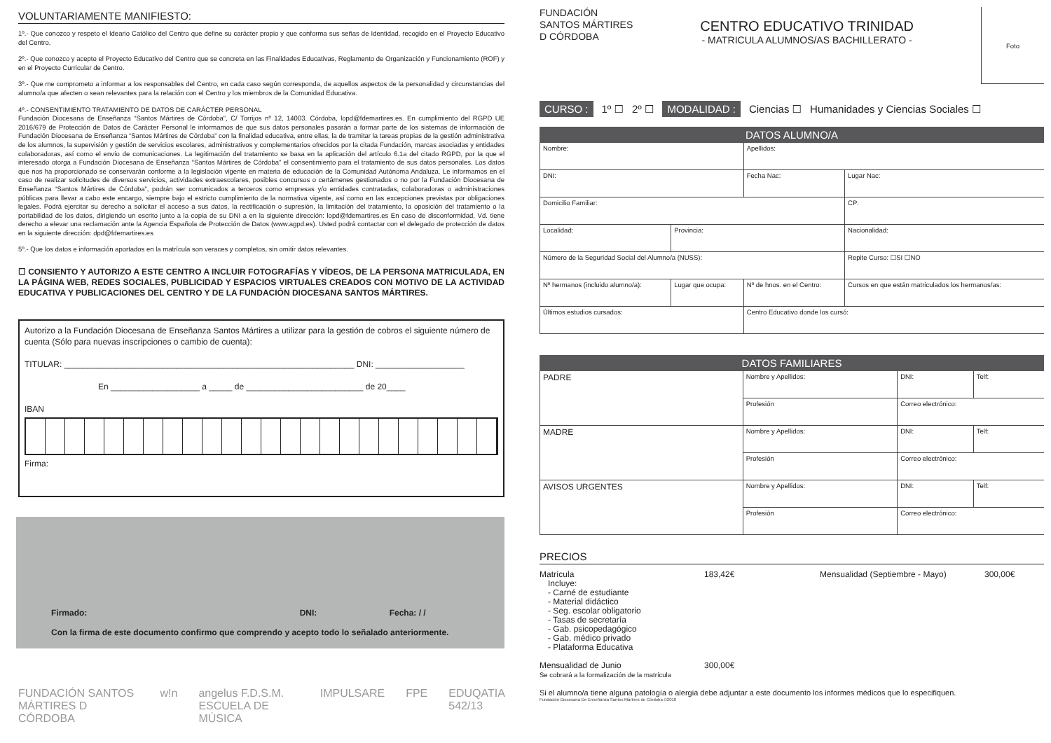VOLUNTARIAMENTE MANIFIESTO:
1º.- Que conozco y respeto el Ideario Católico del Centro que define su carácter propio y que conforma sus señas de Identidad, recogido en el Proyecto Educativo del Centro.
2º.- Que conozco y acepto el Proyecto Educativo del Centro que se concreta en las Finalidades Educativas, Reglamento de Organización y Funcionamiento (ROF) y en el Proyecto Curricular de Centro.
3º.- Que me comprometo a informar a los responsables del Centro, en cada caso según corresponda, de aquellos aspectos de la personalidad y circunstancias del alumno/a que afecten o sean relevantes para la relación con el Centro y los miembros de la Comunidad Educativa.
4º.- CONSENTIMIENTO TRATAMIENTO DE DATOS DE CARÁCTER PERSONAL
Fundación Diocesana de Enseñanza “Santos Mártires de Córdoba”, C/ Torrijos nº 12, 14003. Córdoba, lopd@fdemartires.es. En cumplimiento del RGPD UE 2016/679 de Protección de Datos de Carácter Personal le informamos de que sus datos personales pasarán a formar parte de los sistemas de información de Fundación Diocesana de Enseñanza “Santos Mártires de Córdoba” con la finalidad educativa, entre ellas, la de tramitar la tareas propias de la gestión administrativa de los alumnos, la supervisión y gestión de servicios escolares, administrativos y complementarios ofrecidos por la citada Fundación, marcas asociadas y entidades colaboradoras, así como el envío de comunicaciones. La legitimación del tratamiento se basa en la aplicación del artículo 6.1a del citado RGPD, por la que el interesado otorga a Fundación Diocesana de Enseñanza “Santos Mártires de Córdoba” el consentimiento para el tratamiento de sus datos personales. Los datos que nos ha proporcionado se conservarán conforme a la legislación vigente en materia de educación de la Comunidad Autónoma Andaluza. Le informamos en el caso de realizar solicitudes de diversos servicios, actividades extraescolares, posibles concursos o certámenes gestionados o no por la Fundación Diocesana de Enseñanza “Santos Mártires de Córdoba”, podrán ser comunicados a terceros como empresas y/o entidades contratadas, colaboradoras o administraciones públicas para llevar a cabo este encargo, siempre bajo el estricto cumplimiento de la normativa vigente, así como en las excepciones previstas por obligaciones legales. Podrá ejercitar su derecho a solicitar el acceso a sus datos, la rectificación o supresión, la limitación del tratamiento, la oposición del tratamiento o la portabilidad de los datos, dirigiendo un escrito junto a la copia de su DNI a en la siguiente dirección: lopd@fdemartires.es En caso de disconformidad, Vd. tiene derecho a elevar una reclamación ante la Agencia Española de Protección de Datos (www.agpd.es). Usted podrá contactar con el delegado de protección de datos en la siguiente dirección: dpd@fdemartires.es
5º.- Que los datos e información aportados en la matrícula son veraces y completos, sin omitir datos relevantes.
☐ CONSIENTO Y AUTORIZO A ESTE CENTRO A INCLUIR FOTOGRAFÍAS Y VÍDEOS, DE LA PERSONA MATRICULADA, EN LA PÁGINA WEB, REDES SOCIALES, PUBLICIDAD Y ESPACIOS VIRTUALES CREADOS CON MOTIVO DE LA ACTIVIDAD EDUCATIVA Y PUBLICACIONES DEL CENTRO Y DE LA FUNDACIÓN DIOCESANA SANTOS MÁRTIRES.
Autorizo a la Fundación Diocesana de Enseñanza Santos Mártires a utilizar para la gestión de cobros el siguiente número de cuenta (Sólo para nuevas inscripciones o cambio de cuenta):
TITULAR: ______________________________________________________________ DNI: ___________________
En ___________________ a _____ de _________________________ de 20____
IBAN
Firma:
Firmado: DNI: Fecha: / /
Con la firma de este documento confirmo que comprendo y acepto todo lo señalado anteriormente.
FUNDACIÓN SANTOS MÁRTIRES D CÓRDOBA w!n angelus F.D.S.M. ESCUELA DE MÚSICA IMPULSARE FPE EDUQATIA 542/13
FUNDACIÓN
SANTOS MÁRTIRES
D CÓRDOBA
CENTRO EDUCATIVO TRINIDAD
- MATRICULA ALUMNOS/AS BACHILLERATO -
Foto
CURSO : 1º ☐ 2º ☐ MODALIDAD : Ciencias ☐ Humanidades y Ciencias Sociales ☐
DATOS ALUMNO/A
| Nombre: | | Apellidos: | | |
| DNI: | | Fecha Nac: | Lugar Nac: | |
| Domicilio Familiar: | | | | CP: |
| Localidad: | Provincia: | | Nacionalidad: | |
| Número de la Seguridad Social del Alumno/a (NUSS): | | | Repite Curso: ☐SI ☐NO | |
| Nº hermanos (incluido alumno/a): | Lugar que ocupa: | Nº de hnos. en el Centro: | Cursos en que están matriculados los hermanos/as: | |
| Últimos estudios cursados: | | Centro Educativo donde los cursó: | | |
DATOS FAMILIARES
| PADRE | Nombre y Apellidos: | | DNI: | Telf: |
| | Profesión | Correo electrónico: | | |
| MADRE | Nombre y Apellidos: | | DNI: | Telf: |
| | Profesión | Correo electrónico: | | |
| AVISOS URGENTES | Nombre y Apellidos: | | DNI: | Telf: |
| | Profesión | Correo electrónico: | | |
PRECIOS
Matrícula 183,42€ Mensualidad (Septiembre - Mayo) 300,00€
Incluye:
- Carné de estudiante
- Material didáctico
- Seg. escolar obligatorio
- Tasas de secretaría
- Gab. psicopedagógico
- Gab. médico privado
- Plataforma Educativa
Mensualidad de Junio 300,00€
Se cobrará a la formalización de la matrícula
Si el alumno/a tiene alguna patología o alergia debe adjuntar a este documento los informes médicos que lo especifiquen.
Fundación Diocesana De Enseñanza Santos Mártires de Córdoba ©2018